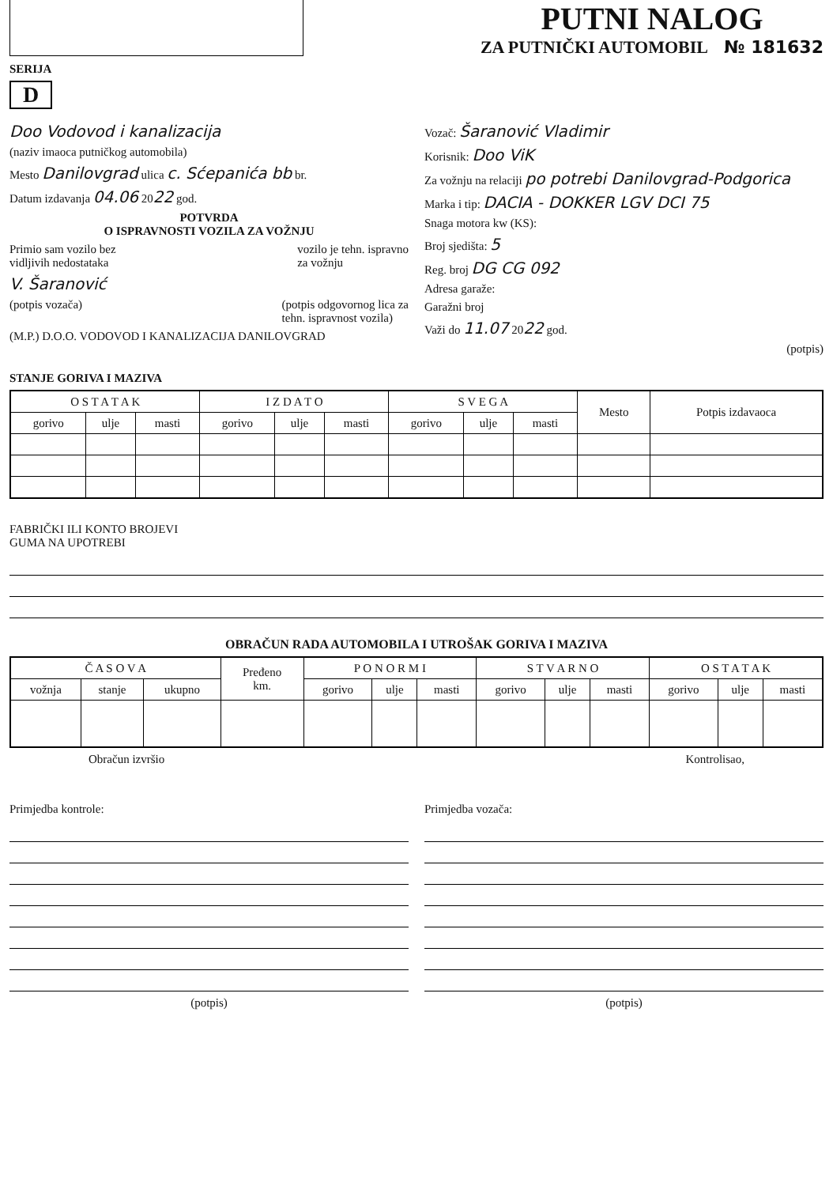PUTNI NALOG
ZA PUTNIČKI AUTOMOBIL № 181632
SERIJA
D
Doo Vodovod i kanalizacija
(naziv imaoca putničkog automobila)
Mesto Danilovgrad ulica c. Sćepanića bb br.
Datum izdavanja 04.06 2022 god.
POTVRDA
O ISPRAVNOSTI VOZILA ZA VOŽNJU
Primio sam vozilo bez
vidljivih nedostataka vozilo je tehn. ispravno
za vožnju
V. Šaranović
(potpis vozača) (potpis odgovornog lica za
tehn. ispravnost vozila)
(M.P.) D.O.O. VODOVOD I KANALIZACIJA DANILOVGRAD
Vozač: Šaranović Vladimir
Korisnik: Doo ViK
Za vožnju na relaciji po potrebi Danilovgrad-Podgorica
Marka i tip: DACIA - DOKKER LGV DCI 75
Snaga motora kw (KS):
Broj sjedišta: 5
Reg. broj DG CG 092
Adresa garaže:
Garažni broj
Važi do 11.07 2022 god.
(potpis)
STANJE GORIVA I MAZIVA
| O S T A T A K | | | I Z D A T O | | | S V E G A | | | Mesto | Potpis izdavaoca |
| --- | --- | --- | --- | --- | --- | --- | --- | --- | --- | --- |
| gorivo | ulje | masti | gorivo | ulje | masti | gorivo | ulje | masti | | |
FABRIČKI ILI KONTO BROJEVI
GUMA NA UPOTREBI
OBRAČUN RADA AUTOMOBILA I UTROŠAK GORIVA I MAZIVA
| Č A S O V A | | | Pređeno km. | P O N O R M I | | | S T V A R N O | | | O S T A T A K | | |
| --- | --- | --- | --- | --- | --- | --- | --- | --- | --- | --- | --- | --- |
| vožnja | stanje | ukupno | | gorivo | ulje | masti | gorivo | ulje | masti | gorivo | ulje | masti |
Obračun izvršio Kontrolisao,
Primjedba kontrole:
(potpis)
Primjedba vozača:
(potpis)